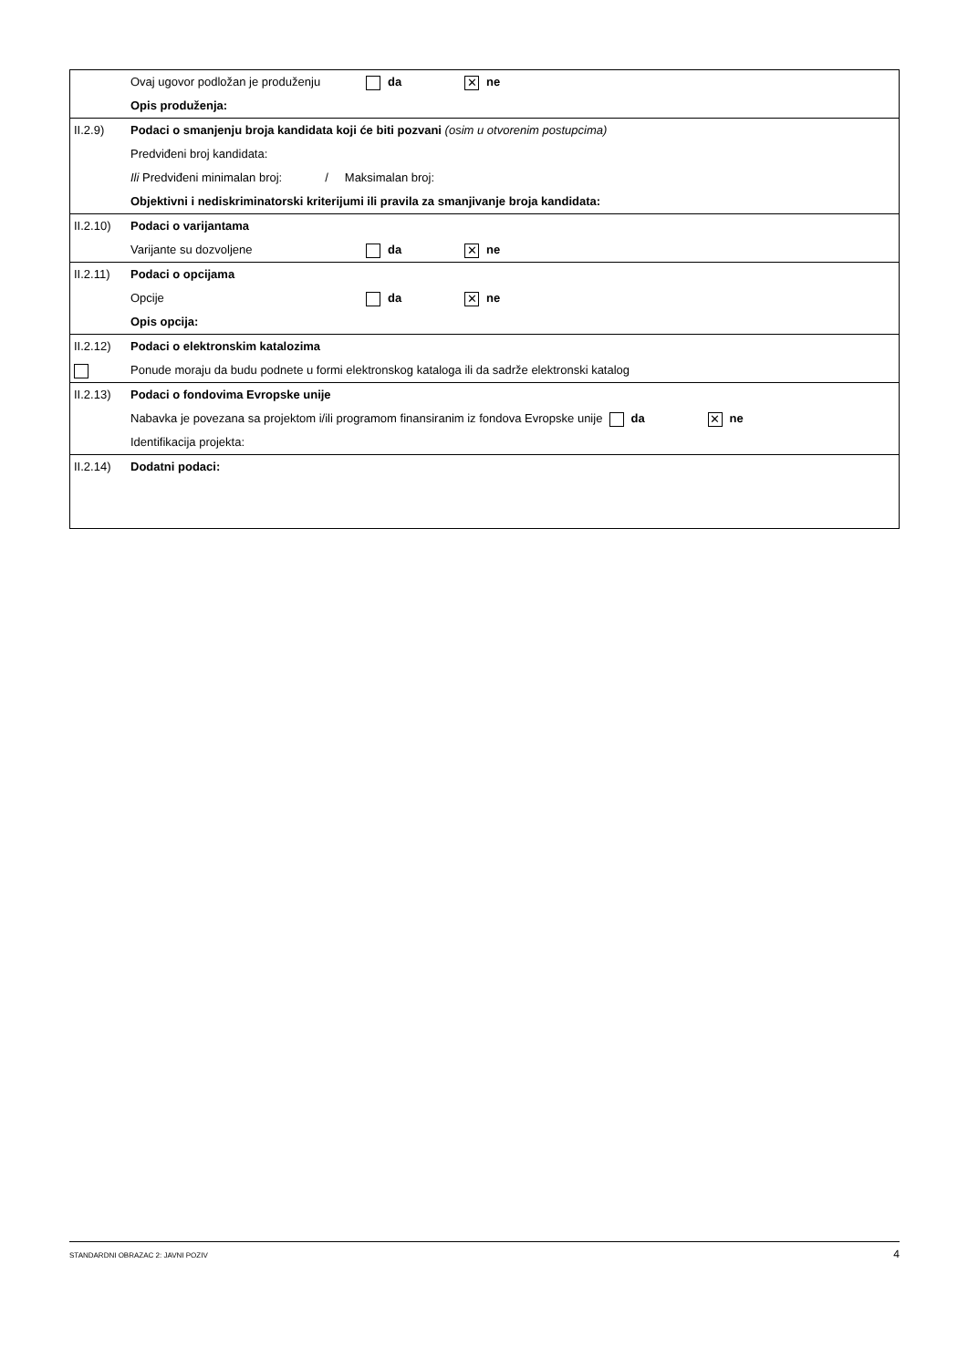| | Ovaj ugovor podložan je produženju da ✕ ne Opis produženja: |
| II.2.9) | Podaci o smanjenju broja kandidata koji će biti pozvani (osim u otvorenim postupcima) Predviđeni broj kandidata: Ili Predviđeni minimalan broj: / Maksimalan broj: Objektivni i nediskriminatorski kriterijumi ili pravila za smanjivanje broja kandidata: |
| II.2.10) | Podaci o varijantama Varijante su dozvoljene da ✕ ne |
| II.2.11) | Podaci o opcijama Opcije da ✕ ne Opis opcija: |
| II.2.12) | Podaci o elektronskim katalozima Ponude moraju da budu podnete u formi elektronskog kataloga ili da sadrže elektronski katalog |
| II.2.13) | Podaci o fondovima Evropske unije Nabavka je povezana sa projektom i/ili programom finansiranim iz fondova Evropske unije da ✕ ne Identifikacija projekta: |
| II.2.14) | Dodatni podaci: |
STANDARDNI OBRAZAC 2: JAVNI POZIV 4